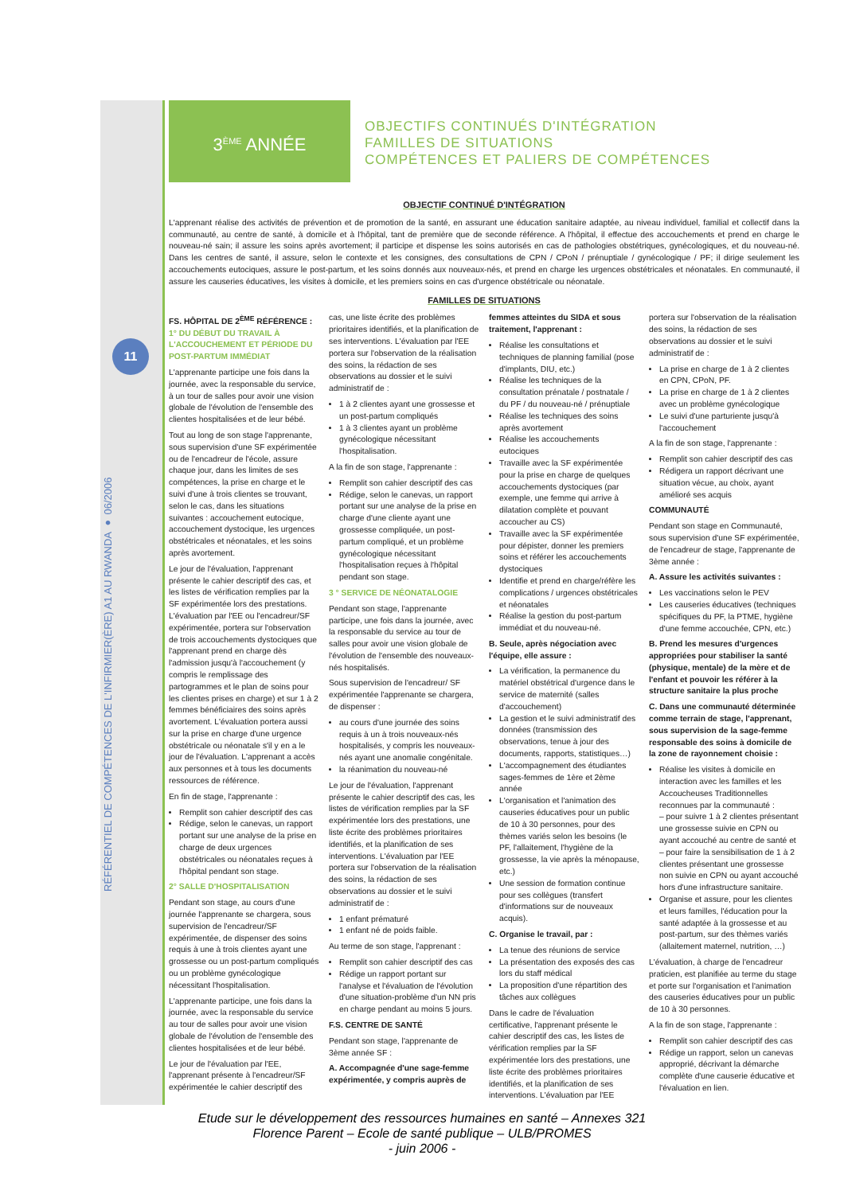11
RÉFÉRENTIEL DE COMPÉTENCES DE L'INFIRMIER(ÈRE) A1 AU RWANDA ● 06/2006
3<sup>ÈME</sup> ANNÉE
OBJECTIFS CONTINUÉS D'INTÉGRATION
FAMILLES DE SITUATIONS
COMPÉTENCES ET PALIERS DE COMPÉTENCES
OBJECTIF CONTINUÉ D'INTÉGRATION
L'apprenant réalise des activités de prévention et de promotion de la santé, en assurant une éducation sanitaire adaptée, au niveau individuel, familial et collectif dans la communauté, au centre de santé, à domicile et à l'hôpital, tant de première que de seconde référence. A l'hôpital, il effectue des accouchements et prend en charge le nouveau-né sain; il assure les soins après avortement; il participe et dispense les soins autorisés en cas de pathologies obstétriques, gynécologiques, et du nouveau-né. Dans les centres de santé, il assure, selon le contexte et les consignes, des consultations de CPN / CPoN / prénuptiale / gynécologique / PF; il dirige seulement les accouchements eutociques, assure le post-partum, et les soins donnés aux nouveaux-nés, et prend en charge les urgences obstétricales et néonatales. En communauté, il assure les causeries éducatives, les visites à domicile, et les premiers soins en cas d'urgence obstétricale ou néonatale.
FAMILLES DE SITUATIONS
FS. HÔPITAL DE 2<sup>ÈME</sup> RÉFÉRENCE :
1° DU DÉBUT DU TRAVAIL À L'ACCOUCHEMENT ET PÉRIODE DU POST-PARTUM IMMÉDIAT
L'apprenante participe une fois dans la journée, avec la responsable du service, à un tour de salles pour avoir une vision globale de l'évolution de l'ensemble des clientes hospitalisées et de leur bébé.
Tout au long de son stage l'apprenante, sous supervision d'une SF expérimentée ou de l'encadreur de l'école, assure chaque jour, dans les limites de ses compétences, la prise en charge et le suivi d'une à trois clientes se trouvant, selon le cas, dans les situations suivantes : accouchement eutocique, accouchement dystocique, les urgences obstétricales et néonatales, et les soins après avortement.
Le jour de l'évaluation, l'apprenant présente le cahier descriptif des cas, et les listes de vérification remplies par la SF expérimentée lors des prestations. L'évaluation par l'EE ou l'encadreur/SF expérimentée, portera sur l'observation de trois accouchements dystociques que l'apprenant prend en charge dès l'admission jusqu'à l'accouchement (y compris le remplissage des partogrammes et le plan de soins pour les clientes prises en charge) et sur 1 à 2 femmes bénéficiaires des soins après avortement. L'évaluation portera aussi sur la prise en charge d'une urgence obstétricale ou néonatale s'il y en a le jour de l'évaluation. L'apprenant a accès aux personnes et à tous les documents ressources de référence.
En fin de stage, l'apprenante :
Remplit son cahier descriptif des cas
Rédige, selon le canevas, un rapport portant sur une analyse de la prise en charge de deux urgences obstétricales ou néonatales reçues à l'hôpital pendant son stage.
2° SALLE D'HOSPITALISATION
Pendant son stage, au cours d'une journée l'apprenante se chargera, sous supervision de l'encadreur/SF expérimentée, de dispenser des soins requis à une à trois clientes ayant une grossesse ou un post-partum compliqués ou un problème gynécologique nécessitant l'hospitalisation.
L'apprenante participe, une fois dans la journée, avec la responsable du service au tour de salles pour avoir une vision globale de l'évolution de l'ensemble des clientes hospitalisées et de leur bébé.
Le jour de l'évaluation par l'EE, l'apprenant présente à l'encadreur/SF expérimentée le cahier descriptif des cas, une liste écrite des problèmes prioritaires identifiés, et la planification de ses interventions. L'évaluation par l'EE portera sur l'observation de la réalisation des soins, la rédaction de ses observations au dossier et le suivi administratif de :
1 à 2 clientes ayant une grossesse et un post-partum compliqués
1 à 3 clientes ayant un problème gynécologique nécessitant l'hospitalisation.
A la fin de son stage, l'apprenante :
Remplit son cahier descriptif des cas
Rédige, selon le canevas, un rapport portant sur une analyse de la prise en charge d'une cliente ayant une grossesse compliquée, un post-partum compliqué, et un problème gynécologique nécessitant l'hospitalisation reçues à l'hôpital pendant son stage.
3 ° SERVICE DE NÉONATALOGIE
Pendant son stage, l'apprenante participe, une fois dans la journée, avec la responsable du service au tour de salles pour avoir une vision globale de l'évolution de l'ensemble des nouveaux-nés hospitalisés.
Sous supervision de l'encadreur/ SF expérimentée l'apprenante se chargera, de dispenser :
au cours d'une journée des soins requis à un à trois nouveaux-nés hospitalisés, y compris les nouveaux-nés ayant une anomalie congénitale.
la réanimation du nouveau-né
Le jour de l'évaluation, l'apprenant présente le cahier descriptif des cas, les listes de vérification remplies par la SF expérimentée lors des prestations, une liste écrite des problèmes prioritaires identifiés, et la planification de ses interventions. L'évaluation par l'EE portera sur l'observation de la réalisation des soins, la rédaction de ses observations au dossier et le suivi administratif de :
1 enfant prématuré
1 enfant né de poids faible.
Au terme de son stage, l'apprenant :
Remplit son cahier descriptif des cas
Rédige un rapport portant sur l'analyse et l'évaluation de l'évolution d'une situation-problème d'un NN pris en charge pendant au moins 5 jours.
F.S. CENTRE DE SANTÉ
Pendant son stage, l'apprenante de 3ème année SF :
A. Accompagnée d'une sage-femme expérimentée, y compris auprès de femmes atteintes du SIDA et sous traitement, l'apprenant :
Réalise les consultations et techniques de planning familial (pose d'implants, DIU, etc.)
Réalise les techniques de la consultation prénatale / postnatale / du PF / du nouveau-né / prénuptiale
Réalise les techniques des soins après avortement
Réalise les accouchements eutociques
Travaille avec la SF expérimentée pour la prise en charge de quelques accouchements dystociques (par exemple, une femme qui arrive à dilatation complète et pouvant accoucher au CS)
Travaille avec la SF expérimentée pour dépister, donner les premiers soins et référer les accouchements dystociques
Identifie et prend en charge/réfère les complications / urgences obstétricales et néonatales
Réalise la gestion du post-partum immédiat et du nouveau-né.
B. Seule, après négociation avec l'équipe, elle assure :
La vérification, la permanence du matériel obstétrical d'urgence dans le service de maternité (salles d'accouchement)
La gestion et le suivi administratif des données (transmission des observations, tenue à jour des documents, rapports, statistiques…)
L'accompagnement des étudiantes sages-femmes de 1ère et 2ème année
L'organisation et l'animation des causeries éducatives pour un public de 10 à 30 personnes, pour des thèmes variés selon les besoins (le PF, l'allaitement, l'hygiène de la grossesse, la vie après la ménopause, etc.)
Une session de formation continue pour ses collègues (transfert d'informations sur de nouveaux acquis).
C. Organise le travail, par :
La tenue des réunions de service
La présentation des exposés des cas lors du staff médical
La proposition d'une répartition des tâches aux collègues
Dans le cadre de l'évaluation certificative, l'apprenant présente le cahier descriptif des cas, les listes de vérification remplies par la SF expérimentée lors des prestations, une liste écrite des problèmes prioritaires identifiés, et la planification de ses interventions. L'évaluation par l'EE portera sur l'observation de la réalisation des soins, la rédaction de ses observations au dossier et le suivi administratif de :
La prise en charge de 1 à 2 clientes en CPN, CPoN, PF.
La prise en charge de 1 à 2 clientes avec un problème gynécologique
Le suivi d'une parturiente jusqu'à l'accouchement
A la fin de son stage, l'apprenante :
Remplit son cahier descriptif des cas
Rédigera un rapport décrivant une situation vécue, au choix, ayant amélioré ses acquis
COMMUNAUTÉ
Pendant son stage en Communauté, sous supervision d'une SF expérimentée, de l'encadreur de stage, l'apprenante de 3ème année :
A. Assure les activités suivantes :
Les vaccinations selon le PEV
Les causeries éducatives (techniques spécifiques du PF, la PTME, hygiène d'une femme accouchée, CPN, etc.)
B. Prend les mesures d'urgences appropriées pour stabiliser la santé (physique, mentale) de la mère et de l'enfant et pouvoir les référer à la structure sanitaire la plus proche
C. Dans une communauté déterminée comme terrain de stage, l'apprenant, sous supervision de la sage-femme responsable des soins à domicile de la zone de rayonnement choisie :
Réalise les visites à domicile en interaction avec les familles et les Accoucheuses Traditionnelles reconnues par la communauté :
– pour suivre 1 à 2 clientes présentant une grossesse suivie en CPN ou ayant accouché au centre de santé et
– pour faire la sensibilisation de 1 à 2 clientes présentant une grossesse non suivie en CPN ou ayant accouché hors d'une infrastructure sanitaire.
Organise et assure, pour les clientes et leurs familles, l'éducation pour la santé adaptée à la grossesse et au post-partum, sur des thèmes variés (allaitement maternel, nutrition, …)
L'évaluation, à charge de l'encadreur praticien, est planifiée au terme du stage et porte sur l'organisation et l'animation des causeries éducatives pour un public de 10 à 30 personnes.
A la fin de son stage, l'apprenante :
Remplit son cahier descriptif des cas
Rédige un rapport, selon un canevas approprié, décrivant la démarche complète d'une causerie éducative et l'évaluation en lien.
Etude sur le développement des ressources humaines en santé – Annexes 321
Florence Parent – Ecole de santé publique – ULB/PROMES
- juin 2006 -